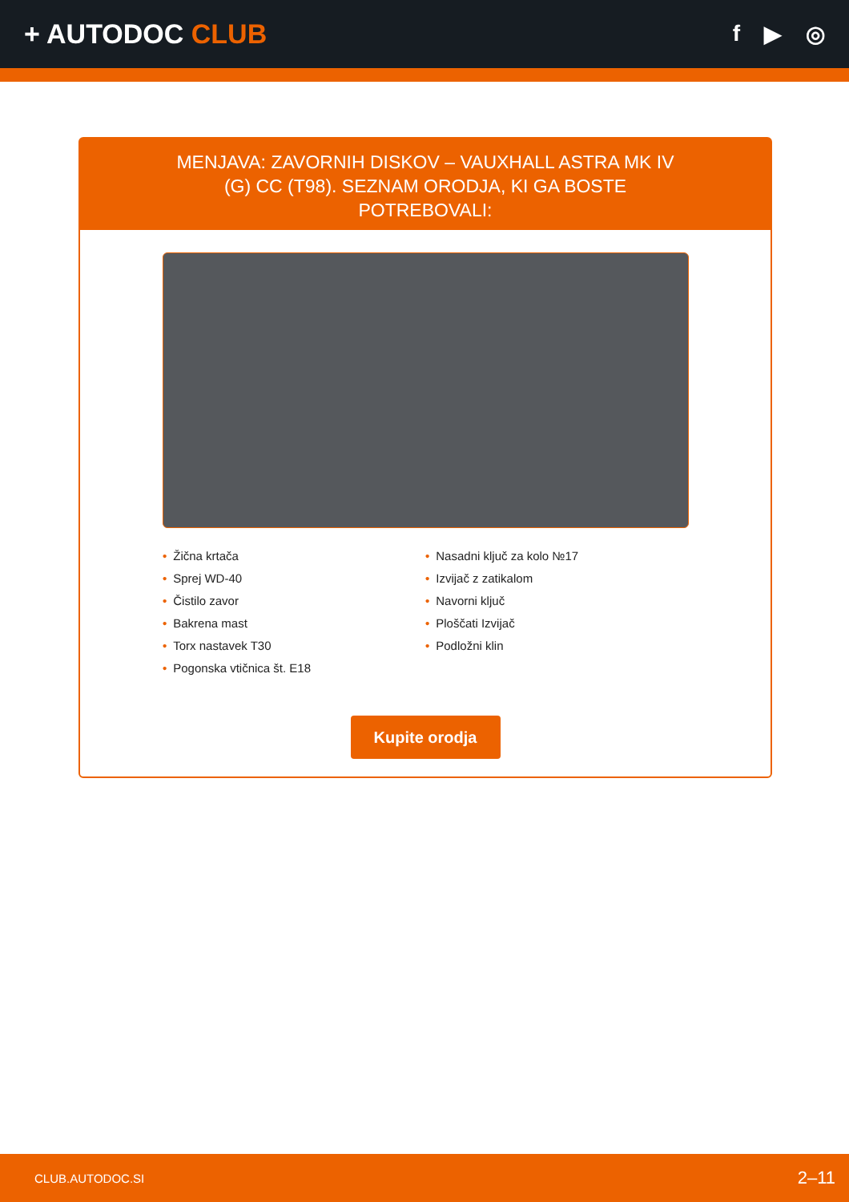+ AUTODOC CLUB
f ▶ ◎
MENJAVA: ZAVORNIH DISKOV – VAUXHALL ASTRA MK IV (G) CC (T98). SEZNAM ORODJA, KI GA BOSTE POTREBOVALI:
• Žična krtača
• Sprej WD-40
• Čistilo zavor
• Bakrena mast
• Torx nastavek T30
• Pogonska vtičnica št. E18
• Nasadni ključ za kolo №17
• Izvijač z zatikalom
• Navorni ključ
• Ploščati Izvijač
• Podložni klin
Kupite orodja
CLUB.AUTODOC.SI 2–11